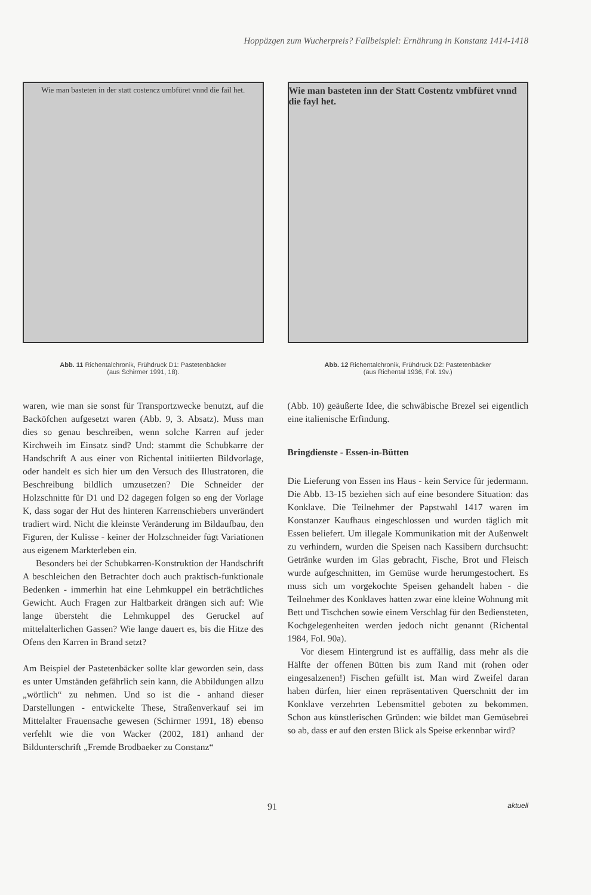Hoppäzgen zum Wucherpreis? Fallbeispiel: Ernährung in Konstanz 1414-1418
Wie man basteten in der statt costencz umbfüret vnnd die fail het.
Abb. 11 Richentalchronik, Frühdruck D1: Pastetenbäcker
(aus Schirmer 1991, 18).
Wie man basteten inn der Statt Costentz vmbfüret vnnd die fayl het.
Abb. 12 Richentalchronik, Frühdruck D2: Pastetenbäcker
(aus Richental 1936, Fol. 19v.)
waren, wie man sie sonst für Transportzwecke benutzt, auf die Backöfchen aufgesetzt waren (Abb. 9, 3. Absatz). Muss man dies so genau beschreiben, wenn solche Karren auf jeder Kirchweih im Einsatz sind? Und: stammt die Schubkarre der Handschrift A aus einer von Richental initiierten Bildvorlage, oder handelt es sich hier um den Versuch des Illustratoren, die Beschreibung bildlich umzusetzen? Die Schneider der Holzschnitte für D1 und D2 dagegen folgen so eng der Vorlage K, dass sogar der Hut des hinteren Karrenschiebers unverändert tradiert wird. Nicht die kleinste Veränderung im Bildaufbau, den Figuren, der Kulisse - keiner der Holzschneider fügt Variationen aus eigenem Markterleben ein.
Besonders bei der Schubkarren-Konstruktion der Handschrift A beschleichen den Betrachter doch auch praktisch-funktionale Bedenken - immerhin hat eine Lehmkuppel ein beträchtliches Gewicht. Auch Fragen zur Haltbarkeit drängen sich auf: Wie lange übersteht die Lehmkuppel des Geruckel auf mittelalterlichen Gassen? Wie lange dauert es, bis die Hitze des Ofens den Karren in Brand setzt?
Am Beispiel der Pastetenbäcker sollte klar geworden sein, dass es unter Umständen gefährlich sein kann, die Abbildungen allzu „wörtlich“ zu nehmen. Und so ist die - anhand dieser Darstellungen - entwickelte These, Straßenverkauf sei im Mittelalter Frauensache gewesen (Schirmer 1991, 18) ebenso verfehlt wie die von Wacker (2002, 181) anhand der Bildunterschrift „Fremde Brodbaeker zu Constanz“
(Abb. 10) geäußerte Idee, die schwäbische Brezel sei eigentlich eine italienische Erfindung.
Bringdienste - Essen-in-Bütten
Die Lieferung von Essen ins Haus - kein Service für jedermann. Die Abb. 13-15 beziehen sich auf eine besondere Situation: das Konklave. Die Teilnehmer der Papstwahl 1417 waren im Konstanzer Kaufhaus eingeschlossen und wurden täglich mit Essen beliefert. Um illegale Kommunikation mit der Außenwelt zu verhindern, wurden die Speisen nach Kassibern durchsucht: Getränke wurden im Glas gebracht, Fische, Brot und Fleisch wurde aufgeschnitten, im Gemüse wurde herumgestochert. Es muss sich um vorgekochte Speisen gehandelt haben - die Teilnehmer des Konklaves hatten zwar eine kleine Wohnung mit Bett und Tischchen sowie einem Verschlag für den Bediensteten, Kochgelegenheiten werden jedoch nicht genannt (Richental 1984, Fol. 90a).
Vor diesem Hintergrund ist es auffällig, dass mehr als die Hälfte der offenen Bütten bis zum Rand mit (rohen oder eingesalzenen!) Fischen gefüllt ist. Man wird Zweifel daran haben dürfen, hier einen repräsentativen Querschnitt der im Konklave verzehrten Lebensmittel geboten zu bekommen. Schon aus künstlerischen Gründen: wie bildet man Gemüsebrei so ab, dass er auf den ersten Blick als Speise erkennbar wird?
91 aktuell